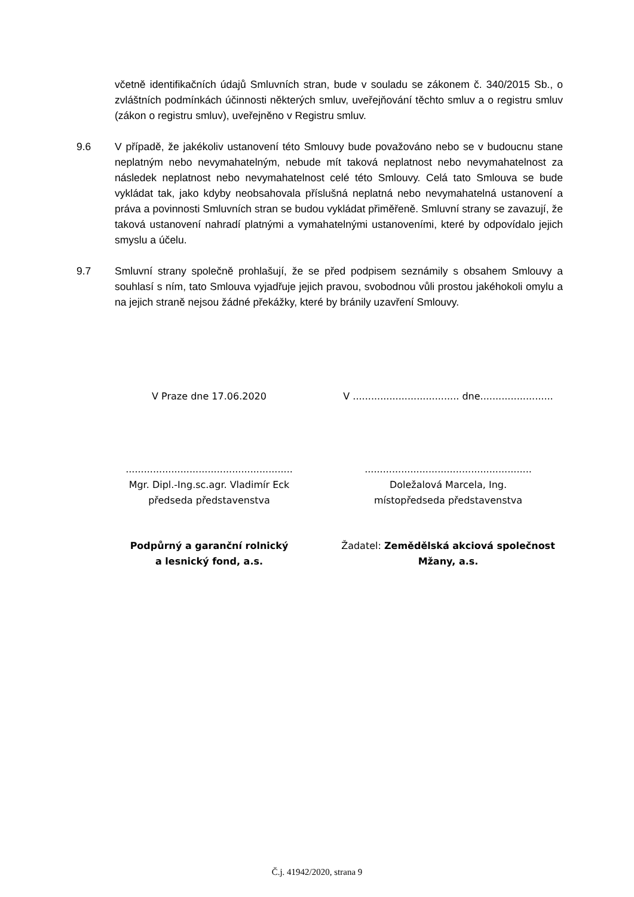včetně identifikačních údajů Smluvních stran, bude v souladu se zákonem č. 340/2015 Sb., o zvláštních podmínkách účinnosti některých smluv, uveřejňování těchto smluv a o registru smluv (zákon o registru smluv), uveřejněno v Registru smluv.
9.6 V případě, že jakékoliv ustanovení této Smlouvy bude považováno nebo se v budoucnu stane neplatným nebo nevymahatelným, nebude mít taková neplatnost nebo nevymahatelnost za následek neplatnost nebo nevymahatelnost celé této Smlouvy. Celá tato Smlouva se bude vykládat tak, jako kdyby neobsahovala příslušná neplatná nebo nevymahatelná ustanovení a práva a povinnosti Smluvních stran se budou vykládat přiměřeně. Smluvní strany se zavazují, že taková ustanovení nahradí platnými a vymahatelnými ustanoveními, které by odpovídalo jejich smyslu a účelu.
9.7 Smluvní strany společně prohlašují, že se před podpisem seznámily s obsahem Smlouvy a souhlasí s ním, tato Smlouva vyjadřuje jejich pravou, svobodnou vůli prostou jakéhokoli omylu a na jejich straně nejsou žádné překážky, které by bránily uzavření Smlouvy.
V Praze dne 17.06.2020 V ................................... dne........................
.......................................................
Mgr. Dipl.-Ing.sc.agr. Vladimír Eck
předseda představenstva
.......................................................
Doležalová Marcela, Ing.
místopředseda představenstva
Podpůrný a garanční rolnický
a lesnický fond, a.s.
Žadatel: Zemědělská akciová společnost
Mžany, a.s.
Č.j. 41942/2020, strana 9